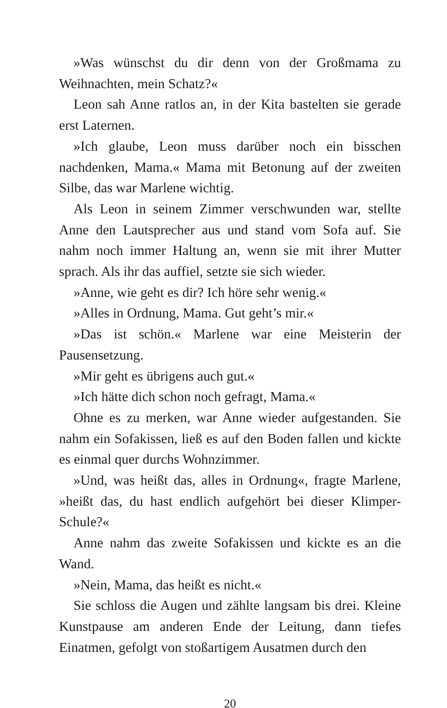»Was wünschst du dir denn von der Großmama zu Weihnachten, mein Schatz?«
Leon sah Anne ratlos an, in der Kita bastelten sie gerade erst Laternen.
»Ich glaube, Leon muss darüber noch ein bisschen nachdenken, Mama.« Mama mit Betonung auf der zweiten Silbe, das war Marlene wichtig.
Als Leon in seinem Zimmer verschwunden war, stellte Anne den Lautsprecher aus und stand vom Sofa auf. Sie nahm noch immer Haltung an, wenn sie mit ihrer Mutter sprach. Als ihr das auffiel, setzte sie sich wieder.
»Anne, wie geht es dir? Ich höre sehr wenig.«
»Alles in Ordnung, Mama. Gut geht’s mir.«
»Das ist schön.« Marlene war eine Meisterin der Pausensetzung.
»Mir geht es übrigens auch gut.«
»Ich hätte dich schon noch gefragt, Mama.«
Ohne es zu merken, war Anne wieder aufgestanden. Sie nahm ein Sofakissen, ließ es auf den Boden fallen und kickte es einmal quer durchs Wohnzimmer.
»Und, was heißt das, alles in Ordnung«, fragte Marlene, »heißt das, du hast endlich aufgehört bei dieser Klimper-Schule?«
Anne nahm das zweite Sofakissen und kickte es an die Wand.
»Nein, Mama, das heißt es nicht.«
Sie schloss die Augen und zählte langsam bis drei. Kleine Kunstpause am anderen Ende der Leitung, dann tiefes Einatmen, gefolgt von stoßartigem Ausatmen durch den
20